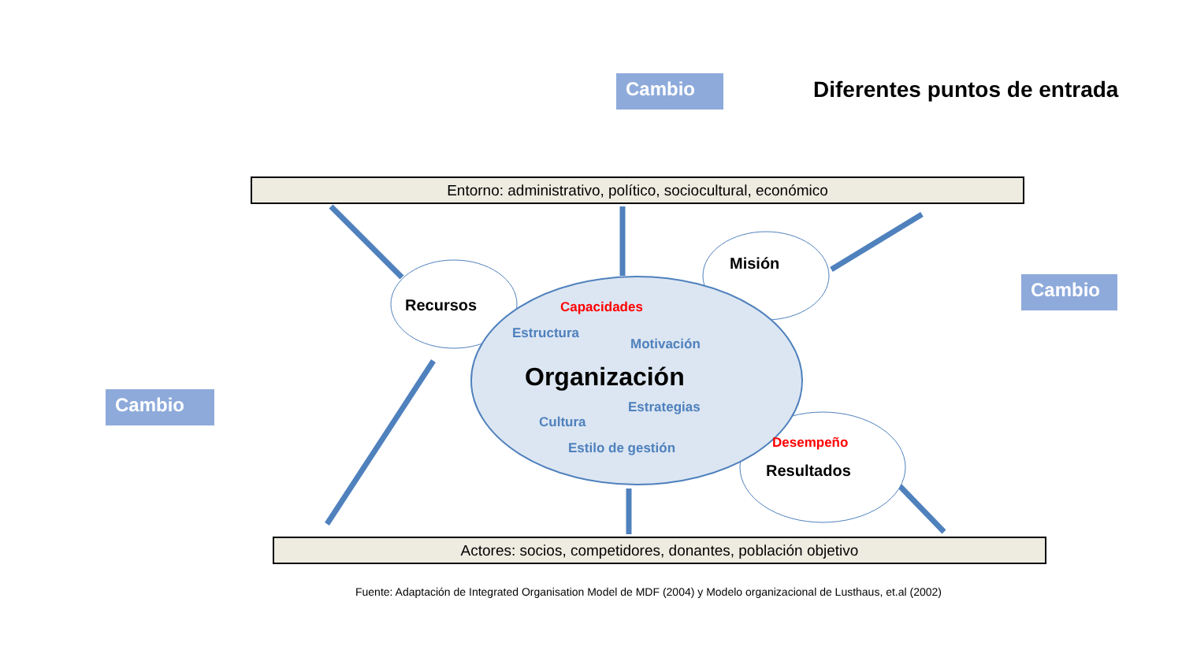Cambio Diferentes puntos de entrada
Cambio
Cambio
Entorno: administrativo, político, sociocultural, económico
Recursos
Misión
Capacidades
Estructura
Motivación
Organización
Estrategias
Cultura
Estilo de gestión Desempeño
Resultados
Actores: socios, competidores, donantes, población objetivo
Fuente: Adaptación de Integrated Organisation Model de MDF (2004) y Modelo organizacional de Lusthaus, et.al (2002)